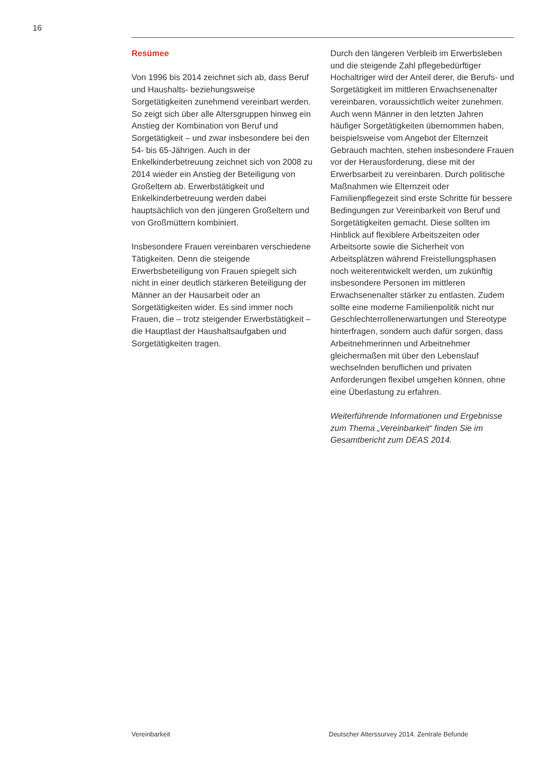16
Resümee
Von 1996 bis 2014 zeichnet sich ab, dass Beruf und Haushalts- beziehungsweise Sorgetätigkeiten zunehmend vereinbart werden. So zeigt sich über alle Altersgruppen hinweg ein Anstieg der Kombination von Beruf und Sorgetätigkeit – und zwar insbesondere bei den 54- bis 65-Jährigen. Auch in der Enkelkinderbetreuung zeichnet sich von 2008 zu 2014 wieder ein Anstieg der Beteiligung von Großeltern ab. Erwerbstätigkeit und Enkelkinderbetreuung werden dabei hauptsächlich von den jüngeren Großeltern und von Großmüttern kombiniert.
Insbesondere Frauen vereinbaren verschiedene Tätigkeiten. Denn die steigende Erwerbsbeteiligung von Frauen spiegelt sich nicht in einer deutlich stärkeren Beteiligung der Männer an der Hausarbeit oder an Sorgetätigkeiten wider. Es sind immer noch Frauen, die – trotz steigender Erwerbstätigkeit – die Hauptlast der Haushaltsaufgaben und Sorgetätigkeiten tragen.
Durch den längeren Verbleib im Erwerbsleben und die steigende Zahl pflegebedürftiger Hochaltriger wird der Anteil derer, die Berufs- und Sorgetätigkeit im mittleren Erwachsenenalter vereinbaren, voraussichtlich weiter zunehmen. Auch wenn Männer in den letzten Jahren häufiger Sorgetätigkeiten übernommen haben, beispielsweise vom Angebot der Elternzeit Gebrauch machten, stehen insbesondere Frauen vor der Herausforderung, diese mit der Erwerbsarbeit zu vereinbaren. Durch politische Maßnahmen wie Elternzeit oder Familienpflegezeit sind erste Schritte für bessere Bedingungen zur Vereinbarkeit von Beruf und Sorgetätigkeiten gemacht. Diese sollten im Hinblick auf flexiblere Arbeitszeiten oder Arbeitsorte sowie die Sicherheit von Arbeitsplätzen während Freistellungsphasen noch weiterentwickelt werden, um zukünftig insbesondere Personen im mittleren Erwachsenenalter stärker zu entlasten. Zudem sollte eine moderne Familienpolitik nicht nur Geschlechterrollenerwartungen und Stereotype hinterfragen, sondern auch dafür sorgen, dass Arbeitnehmerinnen und Arbeitnehmer gleichermaßen mit über den Lebenslauf wechselnden beruflichen und privaten Anforderungen flexibel umgehen können, ohne eine Überlastung zu erfahren.
Weiterführende Informationen und Ergebnisse zum Thema „Vereinbarkeit“ finden Sie im Gesamtbericht zum DEAS 2014.
Vereinbarkeit
Deutscher Alterssurvey 2014. Zentrale Befunde